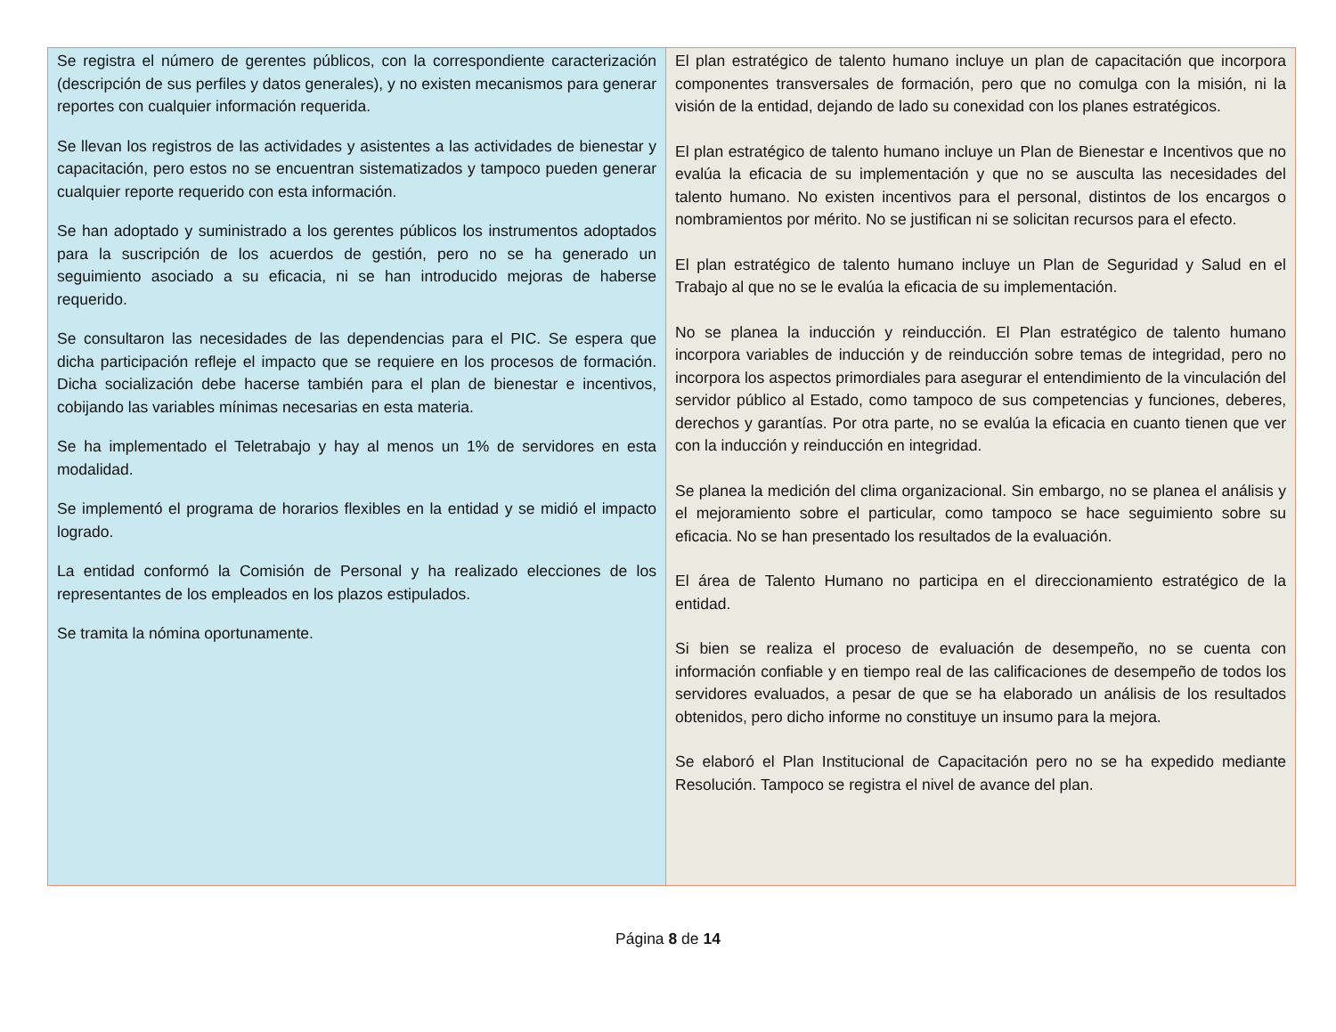| Se registra el número de gerentes públicos, con la correspondiente caracterización (descripción de sus perfiles y datos generales), y no existen mecanismos para generar reportes con cualquier información requerida. Se llevan los registros de las actividades y asistentes a las actividades de bienestar y capacitación, pero estos no se encuentran sistematizados y tampoco pueden generar cualquier reporte requerido con esta información. Se han adoptado y suministrado a los gerentes públicos los instrumentos adoptados para la suscripción de los acuerdos de gestión, pero no se ha generado un seguimiento asociado a su eficacia, ni se han introducido mejoras de haberse requerido. Se consultaron las necesidades de las dependencias para el PIC. Se espera que dicha participación refleje el impacto que se requiere en los procesos de formación. Dicha socialización debe hacerse también para el plan de bienestar e incentivos, cobijando las variables mínimas necesarias en esta materia. Se ha implementado el Teletrabajo y hay al menos un 1% de servidores en esta modalidad. Se implementó el programa de horarios flexibles en la entidad y se midió el impacto logrado. La entidad conformó la Comisión de Personal y ha realizado elecciones de los representantes de los empleados en los plazos estipulados. Se tramita la nómina oportunamente. | El plan estratégico de talento humano incluye un plan de capacitación que incorpora componentes transversales de formación, pero que no comulga con la misión, ni la visión de la entidad, dejando de lado su conexidad con los planes estratégicos. El plan estratégico de talento humano incluye un Plan de Bienestar e Incentivos que no evalúa la eficacia de su implementación y que no se ausculta las necesidades del talento humano. No existen incentivos para el personal, distintos de los encargos o nombramientos por mérito. No se justifican ni se solicitan recursos para el efecto. El plan estratégico de talento humano incluye un Plan de Seguridad y Salud en el Trabajo al que no se le evalúa la eficacia de su implementación. No se planea la inducción y reinducción. El Plan estratégico de talento humano incorpora variables de inducción y de reinducción sobre temas de integridad, pero no incorpora los aspectos primordiales para asegurar el entendimiento de la vinculación del servidor público al Estado, como tampoco de sus competencias y funciones, deberes, derechos y garantías. Por otra parte, no se evalúa la eficacia en cuanto tienen que ver con la inducción y reinducción en integridad. Se planea la medición del clima organizacional. Sin embargo, no se planea el análisis y el mejoramiento sobre el particular, como tampoco se hace seguimiento sobre su eficacia. No se han presentado los resultados de la evaluación. El área de Talento Humano no participa en el direccionamiento estratégico de la entidad. Si bien se realiza el proceso de evaluación de desempeño, no se cuenta con información confiable y en tiempo real de las calificaciones de desempeño de todos los servidores evaluados, a pesar de que se ha elaborado un análisis de los resultados obtenidos, pero dicho informe no constituye un insumo para la mejora. Se elaboró el Plan Institucional de Capacitación pero no se ha expedido mediante Resolución. Tampoco se registra el nivel de avance del plan. |
Página 8 de 14